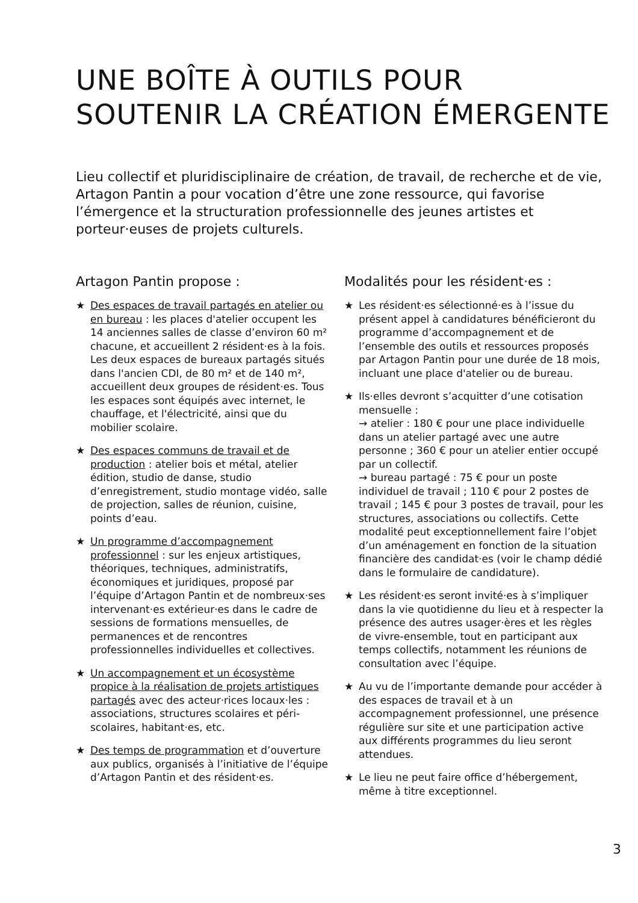UNE BOÎTE À OUTILS POUR SOUTENIR LA CRÉATION ÉMERGENTE
Lieu collectif et pluridisciplinaire de création, de travail, de recherche et de vie, Artagon Pantin a pour vocation d’être une zone ressource, qui favorise l’émergence et la structuration professionnelle des jeunes artistes et porteur·euses de projets culturels.
Artagon Pantin propose :
★ Des espaces de travail partagés en atelier ou en bureau : les places d'atelier occupent les 14 anciennes salles de classe d’environ 60 m² chacune, et accueillent 2 résident·es à la fois. Les deux espaces de bureaux partagés situés dans l'ancien CDI, de 80 m² et de 140 m², accueillent deux groupes de résident·es. Tous les espaces sont équipés avec internet, le chauffage, et l'électricité, ainsi que du mobilier scolaire.
★ Des espaces communs de travail et de production : atelier bois et métal, atelier édition, studio de danse, studio d’enregistrement, studio montage vidéo, salle de projection, salles de réunion, cuisine, points d’eau.
★ Un programme d’accompagnement professionnel : sur les enjeux artistiques, théoriques, techniques, administratifs, économiques et juridiques, proposé par l’équipe d’Artagon Pantin et de nombreux·ses intervenant·es extérieur·es dans le cadre de sessions de formations mensuelles, de permanences et de rencontres professionnelles individuelles et collectives.
★ Un accompagnement et un écosystème propice à la réalisation de projets artistiques partagés avec des acteur·rices locaux·les : associations, structures scolaires et péri-scolaires, habitant·es, etc.
★ Des temps de programmation et d’ouverture aux publics, organisés à l’initiative de l’équipe d’Artagon Pantin et des résident·es.
Modalités pour les résident·es :
★ Les résident·es sélectionné·es à l’issue du présent appel à candidatures bénéficieront du programme d’accompagnement et de l’ensemble des outils et ressources proposés par Artagon Pantin pour une durée de 18 mois, incluant une place d'atelier ou de bureau.
★ Ils·elles devront s’acquitter d’une cotisation mensuelle :
→ atelier : 180 € pour une place individuelle dans un atelier partagé avec une autre personne ; 360 € pour un atelier entier occupé par un collectif.
→ bureau partagé : 75 € pour un poste individuel de travail ; 110 € pour 2 postes de travail ; 145 € pour 3 postes de travail, pour les structures, associations ou collectifs. Cette modalité peut exceptionnellement faire l’objet d’un aménagement en fonction de la situation financière des candidat·es (voir le champ dédié dans le formulaire de candidature).
★ Les résident·es seront invité·es à s’impliquer dans la vie quotidienne du lieu et à respecter la présence des autres usager·ères et les règles de vivre-ensemble, tout en participant aux temps collectifs, notamment les réunions de consultation avec l’équipe.
★ Au vu de l’importante demande pour accéder à des espaces de travail et à un accompagnement professionnel, une présence régulière sur site et une participation active aux différents programmes du lieu seront attendues.
★ Le lieu ne peut faire office d’hébergement, même à titre exceptionnel.
3